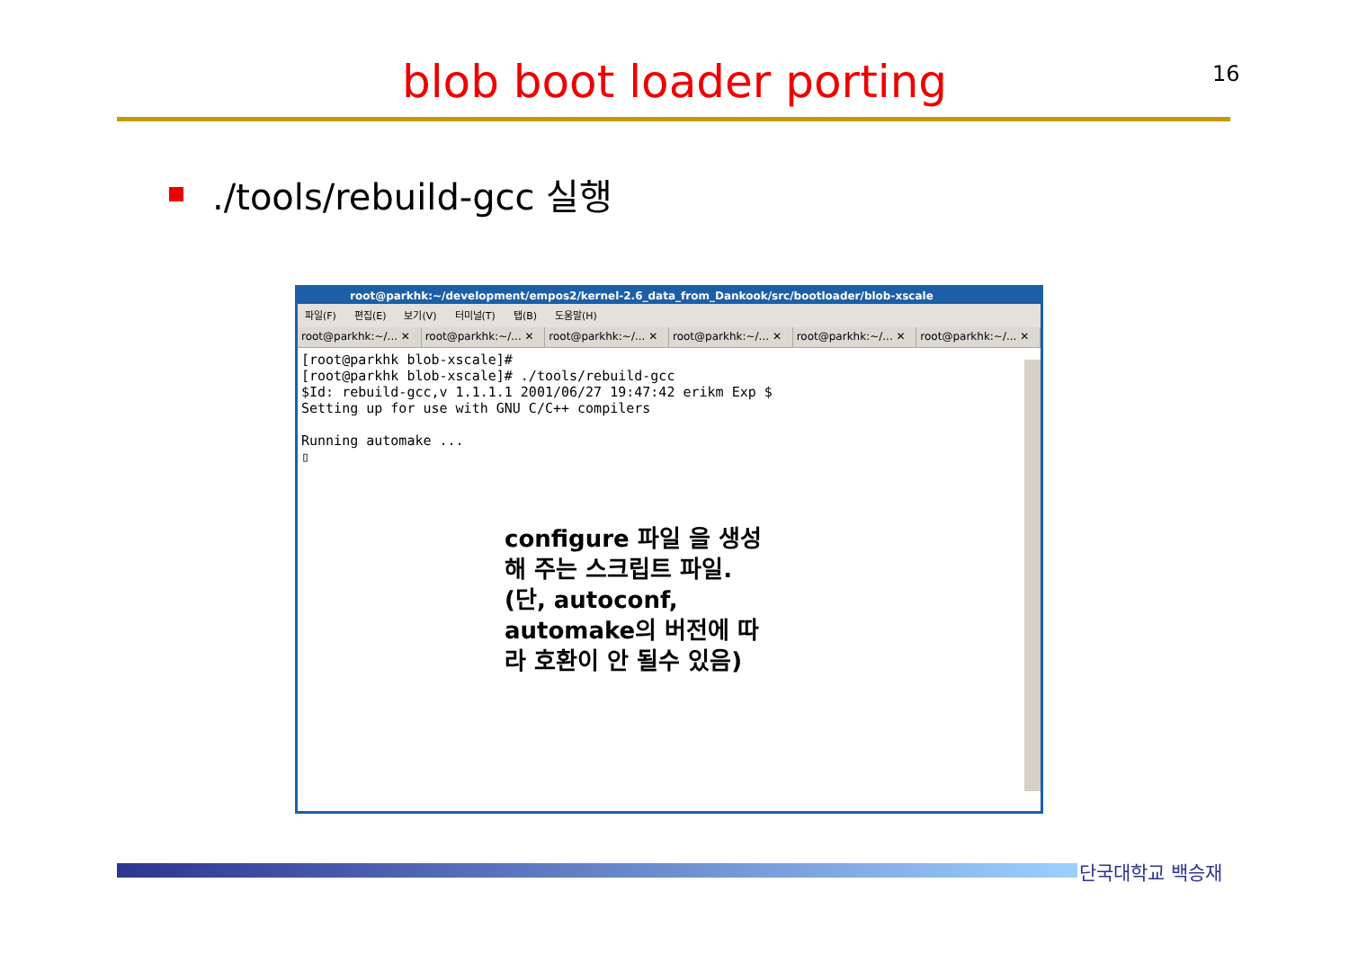16
blob boot loader porting
./tools/rebuild-gcc 실행
root@parkhk:~/development/empos2/kernel-2.6_data_from_Dankook/src/bootloader/blob-xscale
파일(F) 편집(E) 보기(V) 터미널(T) 탭(B) 도움말(H)
root@parkhk:~/... ✕ root@parkhk:~/... ✕ root@parkhk:~/... ✕ root@parkhk:~/... ✕ root@parkhk:~/... ✕ root@parkhk:~/... ✕
[root@parkhk blob-xscale]#
[root@parkhk blob-xscale]# ./tools/rebuild-gcc
$Id: rebuild-gcc,v 1.1.1.1 2001/06/27 19:47:42 erikm Exp $
Setting up for use with GNU C/C++ compilers

Running automake ...
▯
configure 파일 을 생성
해 주는 스크립트 파일.
(단, autoconf,
automake의 버전에 따
라 호환이 안 될수 있음)
단국대학교 백승재